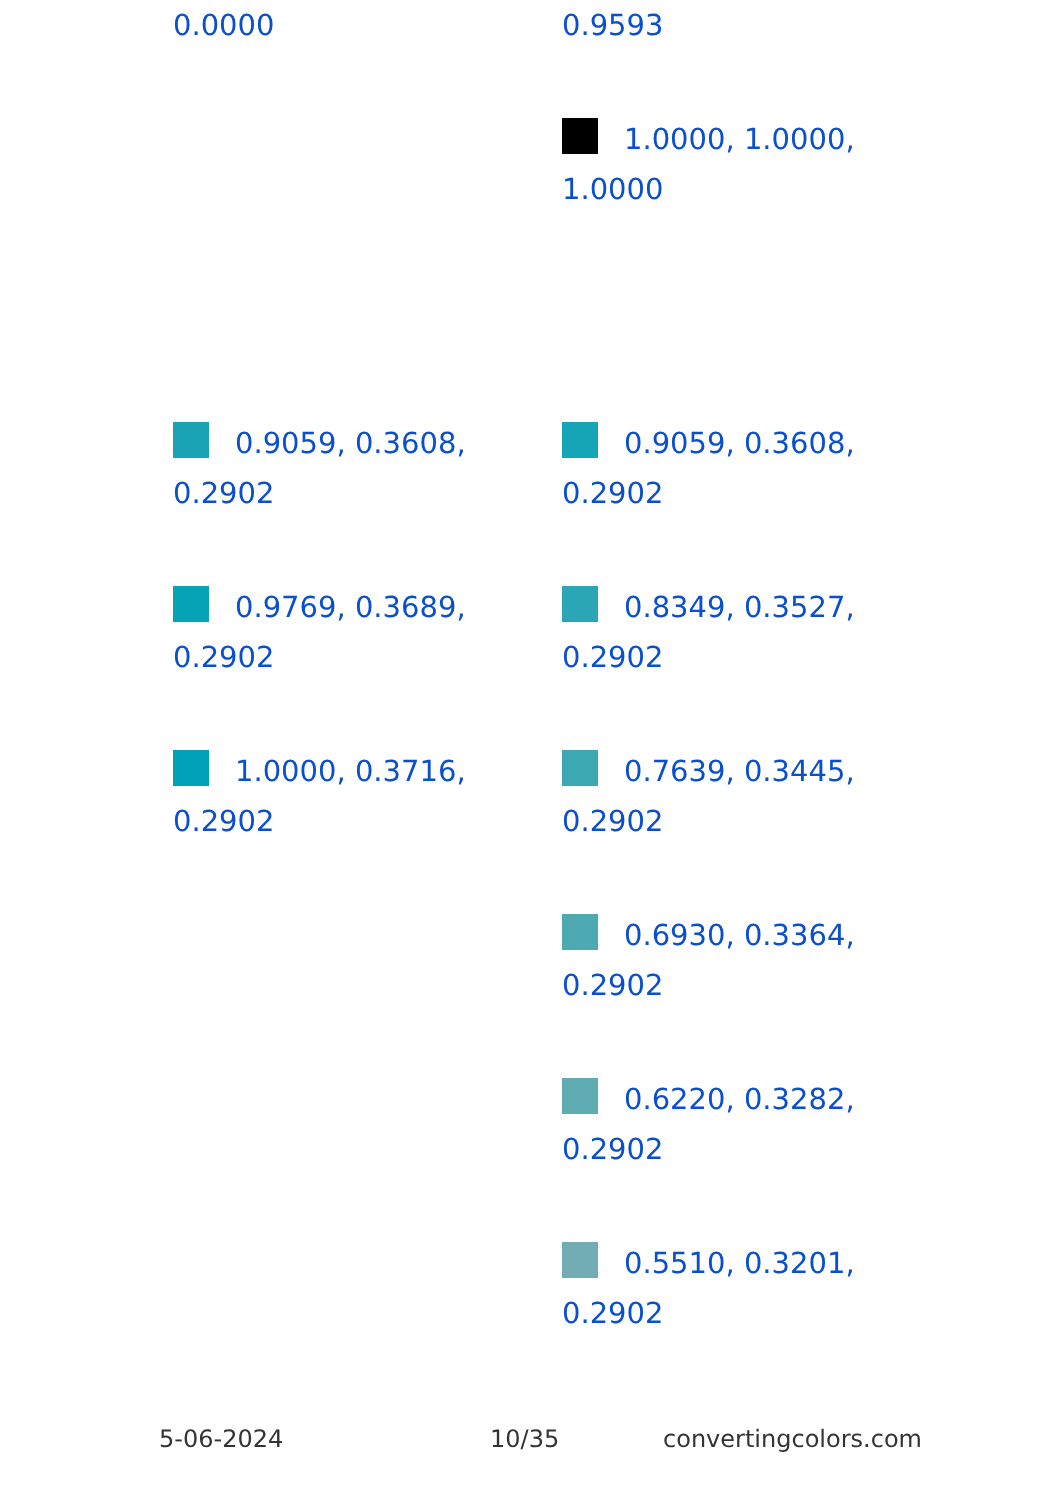0.0000 0.9593
1.0000, 1.0000, 1.0000
0.9059, 0.3608, 0.2902
0.9059, 0.3608, 0.2902
0.9769, 0.3689, 0.2902
0.8349, 0.3527, 0.2902
1.0000, 0.3716, 0.2902
0.7639, 0.3445, 0.2902
0.6930, 0.3364, 0.2902
0.6220, 0.3282, 0.2902
0.5510, 0.3201, 0.2902
5-06-2024 10/35 convertingcolors.com